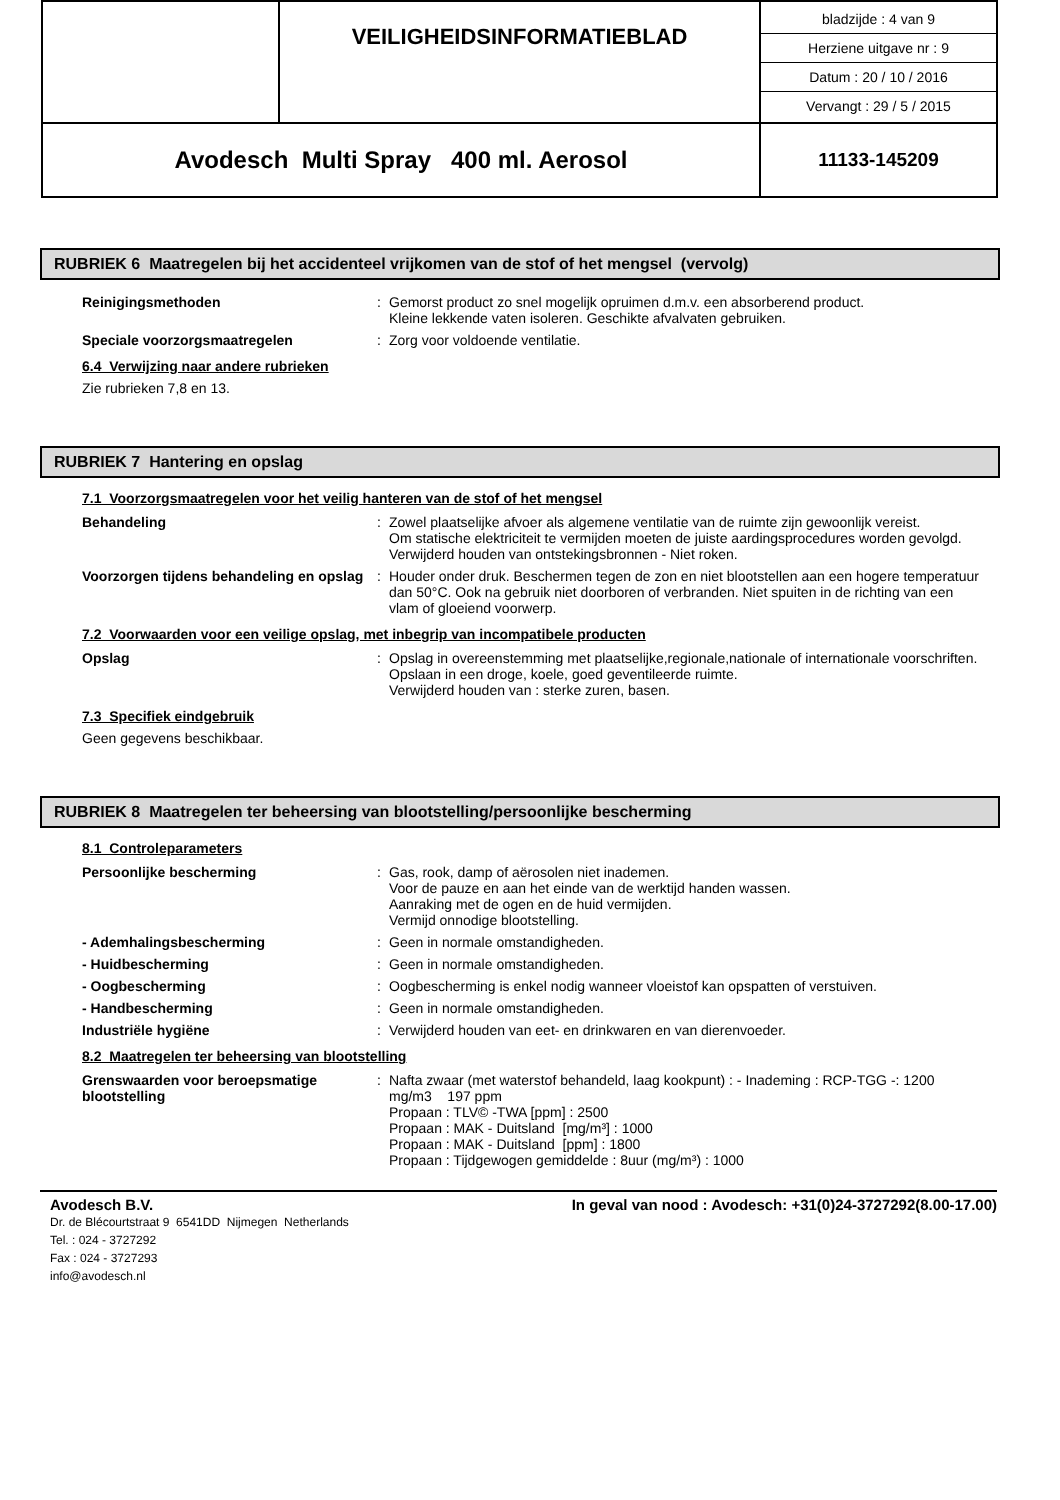| | VEILIGHEIDSINFORMATIEBLAD | bladzijde : 4 van 9 Herziene uitgave nr : 9 Datum : 20 / 10 / 2016 Vervangt : 29 / 5 / 2015 |
| Avodesch Multi Spray 400 ml. Aerosol | | 11133-145209 |
RUBRIEK 6 Maatregelen bij het accidenteel vrijkomen van de stof of het mengsel (vervolg)
| Reinigingsmethoden | : | Gemorst product zo snel mogelijk opruimen d.m.v. een absorberend product. Kleine lekkende vaten isoleren. Geschikte afvalvaten gebruiken. |
| Speciale voorzorgsmaatregelen | : | Zorg voor voldoende ventilatie. |
6.4 Verwijzing naar andere rubrieken
Zie rubrieken 7,8 en 13.
RUBRIEK 7 Hantering en opslag
7.1 Voorzorgsmaatregelen voor het veilig hanteren van de stof of het mengsel
| Behandeling | : | Zowel plaatselijke afvoer als algemene ventilatie van de ruimte zijn gewoonlijk vereist. Om statische elektriciteit te vermijden moeten de juiste aardingsprocedures worden gevolgd. Verwijderd houden van ontstekingsbronnen - Niet roken. |
| Voorzorgen tijdens behandeling en opslag | : | Houder onder druk. Beschermen tegen de zon en niet blootstellen aan een hogere temperatuur dan 50°C. Ook na gebruik niet doorboren of verbranden. Niet spuiten in de richting van een vlam of gloeiend voorwerp. |
7.2 Voorwaarden voor een veilige opslag, met inbegrip van incompatibele producten
| Opslag | : | Opslag in overeenstemming met plaatselijke,regionale,nationale of internationale voorschriften. Opslaan in een droge, koele, goed geventileerde ruimte. Verwijderd houden van : sterke zuren, basen. |
7.3 Specifiek eindgebruik
Geen gegevens beschikbaar.
RUBRIEK 8 Maatregelen ter beheersing van blootstelling/persoonlijke bescherming
8.1 Controleparameters
| Persoonlijke bescherming | : | Gas, rook, damp of aërosolen niet inademen. Voor de pauze en aan het einde van de werktijd handen wassen. Aanraking met de ogen en de huid vermijden. Vermijd onnodige blootstelling. |
| - Ademhalingsbescherming | : | Geen in normale omstandigheden. |
| - Huidbescherming | : | Geen in normale omstandigheden. |
| - Oogbescherming | : | Oogbescherming is enkel nodig wanneer vloeistof kan opspatten of verstuiven. |
| - Handbescherming | : | Geen in normale omstandigheden. |
| Industriële hygiëne | : | Verwijderd houden van eet- en drinkwaren en van dierenvoeder. |
8.2 Maatregelen ter beheersing van blootstelling
| Grenswaarden voor beroepsmatige blootstelling | : | Nafta zwaar (met waterstof behandeld, laag kookpunt) : - Inademing : RCP-TGG -: 1200 mg/m3 197 ppm Propaan : TLV© -TWA [ppm] : 2500 Propaan : MAK - Duitsland [mg/m³] : 1000 Propaan : MAK - Duitsland [ppm] : 1800 Propaan : Tijdgewogen gemiddelde : 8uur (mg/m³) : 1000 |
Avodesch B.V. In geval van nood : Avodesch: +31(0)24-3727292(8.00-17.00)
Dr. de Blécourtstraat 9 6541DD Nijmegen Netherlands
Tel. : 024 - 3727292
Fax : 024 - 3727293
info@avodesch.nl